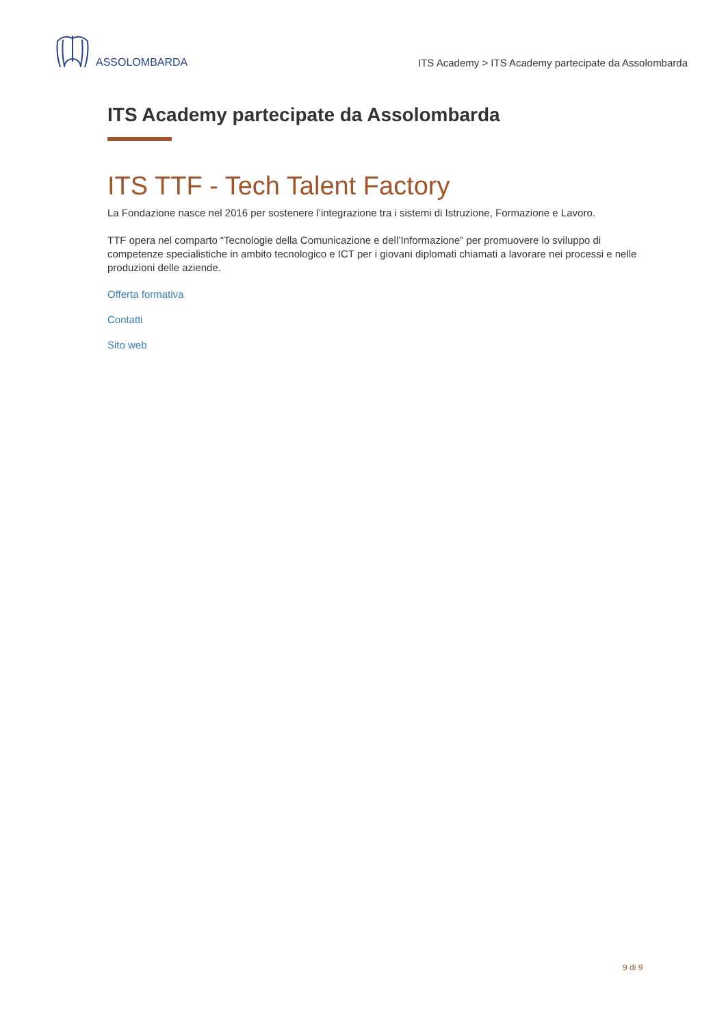ASSOLOMBARDA
ITS Academy > ITS Academy partecipate da Assolombarda
ITS Academy partecipate da Assolombarda
ITS TTF - Tech Talent Factory
La Fondazione nasce nel 2016 per sostenere l’integrazione tra i sistemi di Istruzione, Formazione e Lavoro.
TTF opera nel comparto “Tecnologie della Comunicazione e dell’Informazione” per promuovere lo sviluppo di competenze specialistiche in ambito tecnologico e ICT per i giovani diplomati chiamati a lavorare nei processi e nelle produzioni delle aziende.
Offerta formativa
Contatti
Sito web
9 di 9